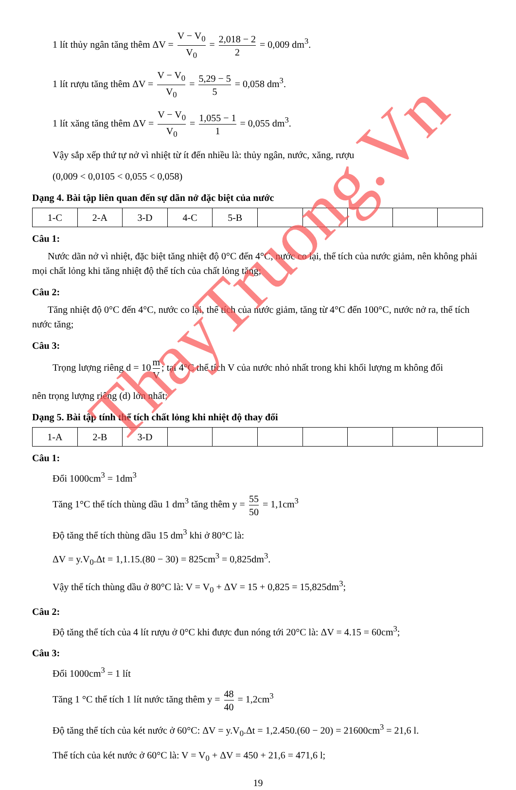1 lít thủy ngân tăng thêm ΔV = V − V<sub>0</sub> V<sub>0</sub> = 2,018 − 2 2 = 0,009 dm<sup>3</sup>.
1 lít rượu tăng thêm ΔV = V − V<sub>0</sub> V<sub>0</sub> = 5,29 − 5 5 = 0,058 dm<sup>3</sup>.
1 lít xăng tăng thêm ΔV = V − V<sub>0</sub> V<sub>0</sub> = 1,055 − 1 1 = 0,055 dm<sup>3</sup>.
Vậy sắp xếp thứ tự nở vì nhiệt từ ít đến nhiều là: thủy ngân, nước, xăng, rượu
(0,009 < 0,0105 < 0,055 < 0,058)
Dạng 4. Bài tập liên quan đến sự dãn nở đặc biệt của nước
| 1-C | 2-A | 3-D | 4-C | 5-B | | | | | |
Câu 1:
Nước dãn nở vì nhiệt, đặc biệt tăng nhiệt độ 0°C đến 4°C, nước co lại, thể tích của nước giảm, nên không phải mọi chất lỏng khi tăng nhiệt độ thể tích của chất lỏng tăng;
Câu 2:
Tăng nhiệt độ 0°C đến 4°C, nước co lại, thể tích của nước giảm, tăng từ 4°C đến 100°C, nước nở ra, thể tích nước tăng;
Câu 3:
Trọng lượng riêng d = 10 m V; tại 4°C thể tích V của nước nhỏ nhất trong khi khối lượng m không đổi
nên trọng lượng riêng (d) lớn nhất;
Dạng 5. Bài tập tính thể tích chất lỏng khi nhiệt độ thay đổi
| 1-A | 2-B | 3-D | | | | | | | |
Câu 1:
Đổi 1000cm<sup>3</sup> = 1dm<sup>3</sup>
Tăng 1°C thể tích thùng dầu 1 dm<sup>3</sup> tăng thêm y = 55 50 = 1,1cm<sup>3</sup>
Độ tăng thể tích thùng dầu 15 dm<sup>3</sup> khi ở 80°C là:
ΔV = y.V<sub>0</sub>.Δt = 1,1.15.(80 − 30) = 825cm<sup>3</sup> = 0,825dm<sup>3</sup>.
Vậy thể tích thùng dầu ở 80°C là: V = V<sub>0</sub> + ΔV = 15 + 0,825 = 15,825dm<sup>3</sup>;
Câu 2:
Độ tăng thể tích của 4 lít rượu ở 0°C khi được đun nóng tới 20°C là: ΔV = 4.15 = 60cm<sup>3</sup>;
Câu 3:
Đổi 1000cm<sup>3</sup> = 1 lít
Tăng 1 °C thể tích 1 lít nước tăng thêm y = 48 40 = 1,2cm<sup>3</sup>
Độ tăng thể tích của két nước ở 60°C: ΔV = y.V<sub>0</sub>.Δt = 1,2.450.(60 − 20) = 21600cm<sup>3</sup> = 21,6 l.
Thể tích của két nước ở 60°C là: V = V<sub>0</sub> + ΔV = 450 + 21,6 = 471,6 l;
19
ThayTruong.Vn